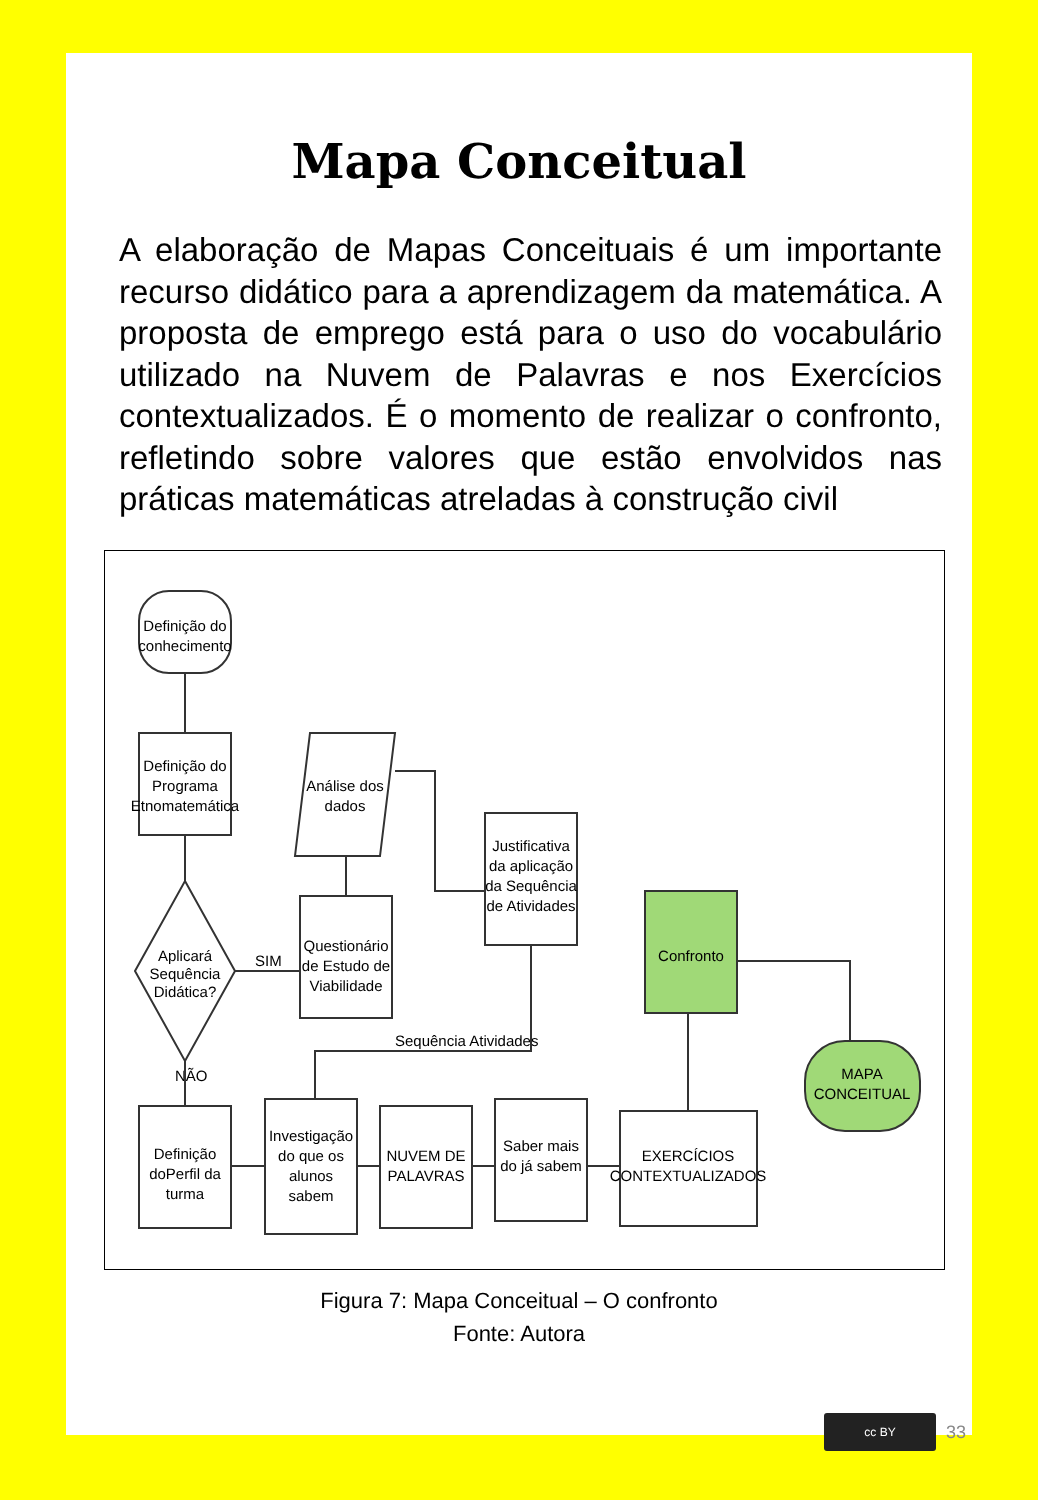Mapa Conceitual
A elaboração de Mapas Conceituais é um importante recurso didático para a aprendizagem da matemática. A proposta de emprego está para o uso do vocabulário utilizado na Nuvem de Palavras e nos Exercícios contextualizados. É o momento de realizar o confronto, refletindo sobre valores que estão envolvidos nas práticas matemáticas atreladas à construção civil
Definição do
conhecimento
Definição do
Programa
Etnomatemática
Aplicará
Sequência
Didática?
SIM
NÃO
Questionário
de Estudo de
Viabilidade
Análise dos
dados
Justificativa
da aplicação
da Sequência
de Atividades
Confronto
MAPA
CONCEITUAL
Sequência Atividades
Definição
doPerfil da
turma
Investigação
do que os
alunos
sabem
NUVEM DE
PALAVRAS
Saber mais
do já sabem
EXERCÍCIOS
CONTEXTUALIZADOS
Figura 7: Mapa Conceitual – O confronto
Fonte: Autora
cc BY
33